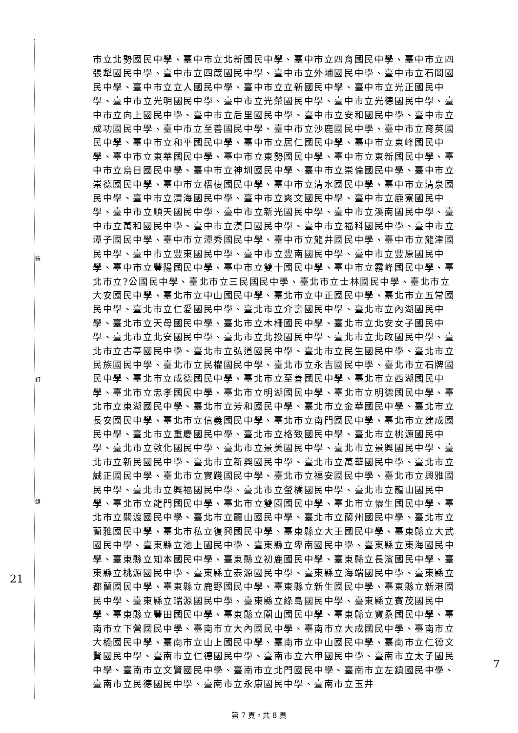裝
訂
線
21
7
市立北勢國民中學、臺中市立北新國民中學、臺中市立四育國民中學、臺中市立四張犁國民中學、臺中市立四箴國民中學、臺中市立外埔國民中學、臺中市立石岡國民中學、臺中市立立人國民中學、臺中市立立新國民中學、臺中市立光正國民中學、臺中市立光明國民中學、臺中市立光榮國民中學、臺中市立光德國民中學、臺中市立向上國民中學、臺中市立后里國民中學、臺中市立安和國民中學、臺中市立成功國民中學、臺中市立至善國民中學、臺中市立沙鹿國民中學、臺中市立育英國民中學、臺中市立和平國民中學、臺中市立居仁國民中學、臺中市立東峰國民中學、臺中市立東華國民中學、臺中市立東勢國民中學、臺中市立東新國民中學、臺中市立烏日國民中學、臺中市立神圳國民中學、臺中市立崇倫國民中學、臺中市立崇德國民中學、臺中市立梧棲國民中學、臺中市立清水國民中學、臺中市立清泉國民中學、臺中市立清海國民中學、臺中市立爽文國民中學、臺中市立鹿寮國民中學、臺中市立順天國民中學、臺中市立新光國民中學、臺中市立溪南國民中學、臺中市立萬和國民中學、臺中市立漢口國民中學、臺中市立福科國民中學、臺中市立潭子國民中學、臺中市立潭秀國民中學、臺中市立龍井國民中學、臺中市立龍津國民中學、臺中市立豐東國民中學、臺中市立豐南國民中學、臺中市立豐原國民中學、臺中市立豐陽國民中學、臺中市立雙十國民中學、臺中市立霧峰國民中學、臺北市立?公國民中學、臺北市立三民國民中學、臺北市立士林國民中學、臺北市立大安國民中學、臺北市立中山國民中學、臺北市立中正國民中學、臺北市立五常國民中學、臺北市立仁愛國民中學、臺北市立介壽國民中學、臺北市立內湖國民中學、臺北市立天母國民中學、臺北市立木柵國民中學、臺北市立北安女子國民中學、臺北市立北安國民中學、臺北市立北投國民中學、臺北市立北政國民中學、臺北市立古亭國民中學、臺北市立弘道國民中學、臺北市立民生國民中學、臺北市立民族國民中學、臺北市立民權國民中學、臺北市立永吉國民中學、臺北市立石牌國民中學、臺北市立成德國民中學、臺北市立至善國民中學、臺北市立西湖國民中學、臺北市立忠孝國民中學、臺北市立明湖國民中學、臺北市立明德國民中學、臺北市立東湖國民中學、臺北市立芳和國民中學、臺北市立金華國民中學、臺北市立長安國民中學、臺北市立信義國民中學、臺北市立南門國民中學、臺北市立建成國民中學、臺北市立重慶國民中學、臺北市立格致國民中學、臺北市立桃源國民中學、臺北市立敦化國民中學、臺北市立景美國民中學、臺北市立景興國民中學、臺北市立新民國民中學、臺北市立新興國民中學、臺北市立萬華國民中學、臺北市立誠正國民中學、臺北市立實踐國民中學、臺北市立福安國民中學、臺北市立興雅國民中學、臺北市立興福國民中學、臺北市立螢橋國民中學、臺北市立龍山國民中學、臺北市立龍門國民中學、臺北市立雙園國民中學、臺北市立懷生國民中學、臺北市立關渡國民中學、臺北市立麗山國民中學、臺北市立蘭州國民中學、臺北市立蘭雅國民中學、臺北市私立復興國民中學、臺東縣立大王國民中學、臺東縣立大武國民中學、臺東縣立池上國民中學、臺東縣立卑南國民中學、臺東縣立東海國民中學、臺東縣立知本國民中學、臺東縣立初鹿國民中學、臺東縣立長濱國民中學、臺東縣立桃源國民中學、臺東縣立泰源國民中學、臺東縣立海端國民中學、臺東縣立都蘭國民中學、臺東縣立鹿野國民中學、臺東縣立新生國民中學、臺東縣立新港國民中學、臺東縣立瑞源國民中學、臺東縣立綠島國民中學、臺東縣立賓茂國民中學、臺東縣立豐田國民中學、臺東縣立關山國民中學、臺東縣立寶桑國民中學、臺南市立下營國民中學、臺南市立大內國民中學、臺南市立大成國民中學、臺南市立大橋國民中學、臺南市立山上國民中學、臺南市立中山國民中學、臺南市立仁德文賢國民中學、臺南市立仁德國民中學、臺南市立六甲國民中學、臺南市立太子國民中學、臺南市立文賢國民中學、臺南市立北門國民中學、臺南市立左鎮國民中學、臺南市立民德國民中學、臺南市立永康國民中學、臺南市立玉井
第 7 頁，共 8 頁